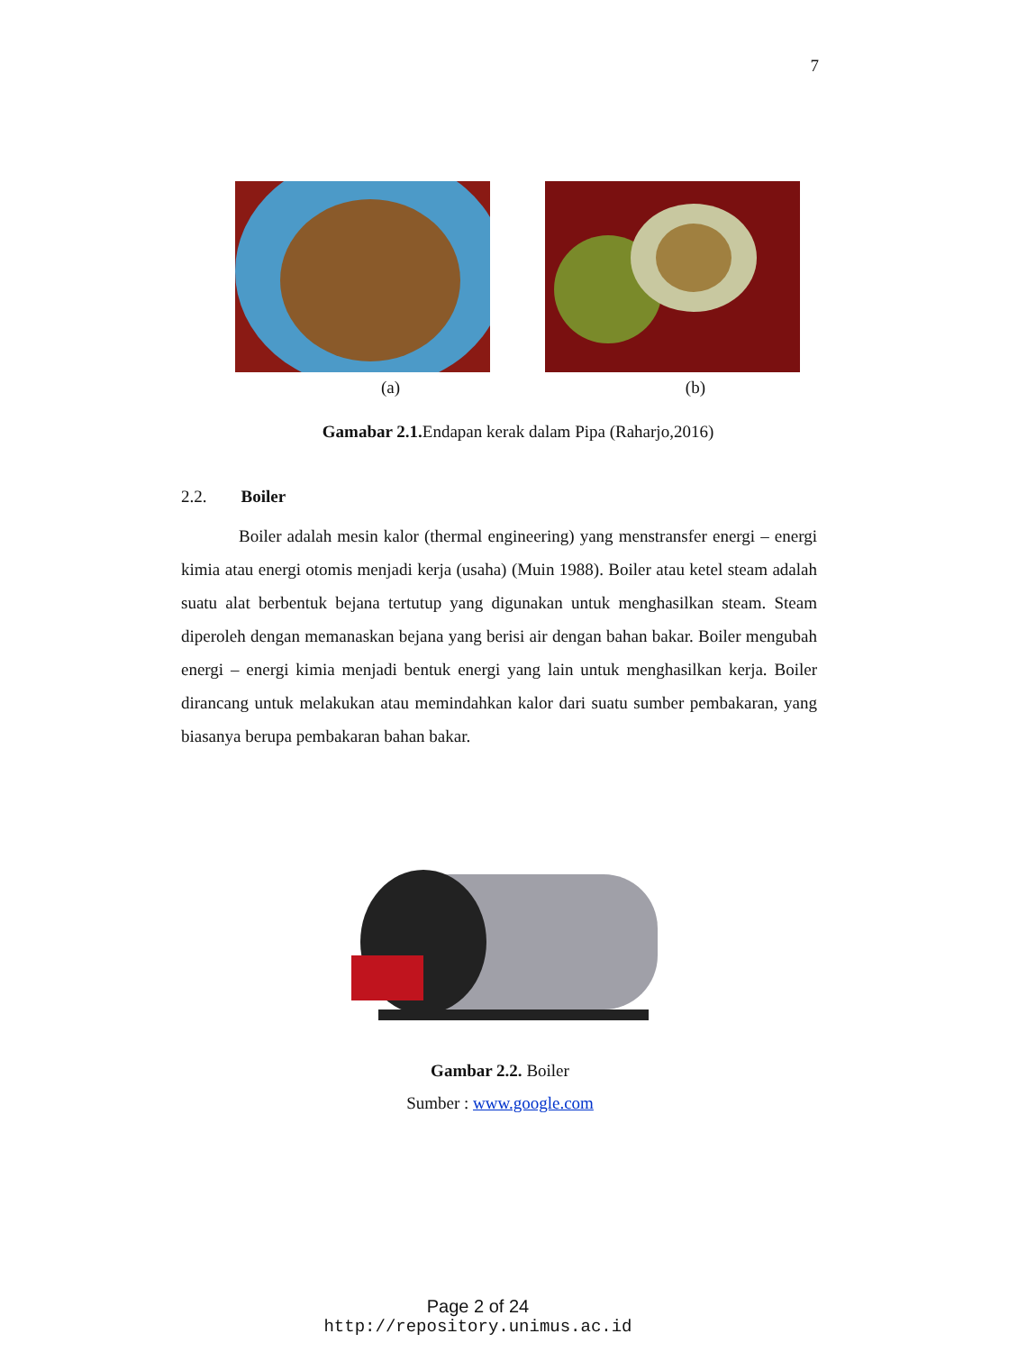7
(a) (b)
Gamabar 2.1. Endapan kerak dalam Pipa (Raharjo,2016)
2.2. Boiler
Boiler adalah mesin kalor (thermal engineering) yang menstransfer energi – energi kimia atau energi otomis menjadi kerja (usaha) (Muin 1988). Boiler atau ketel steam adalah suatu alat berbentuk bejana tertutup yang digunakan untuk menghasilkan steam. Steam diperoleh dengan memanaskan bejana yang berisi air dengan bahan bakar. Boiler mengubah energi – energi kimia menjadi bentuk energi yang lain untuk menghasilkan kerja. Boiler dirancang untuk melakukan atau memindahkan kalor dari suatu sumber pembakaran, yang biasanya berupa pembakaran bahan bakar.
Gambar 2.2. Boiler
Sumber : www.google.com
Page 2 of 24
http://repository.unimus.ac.id